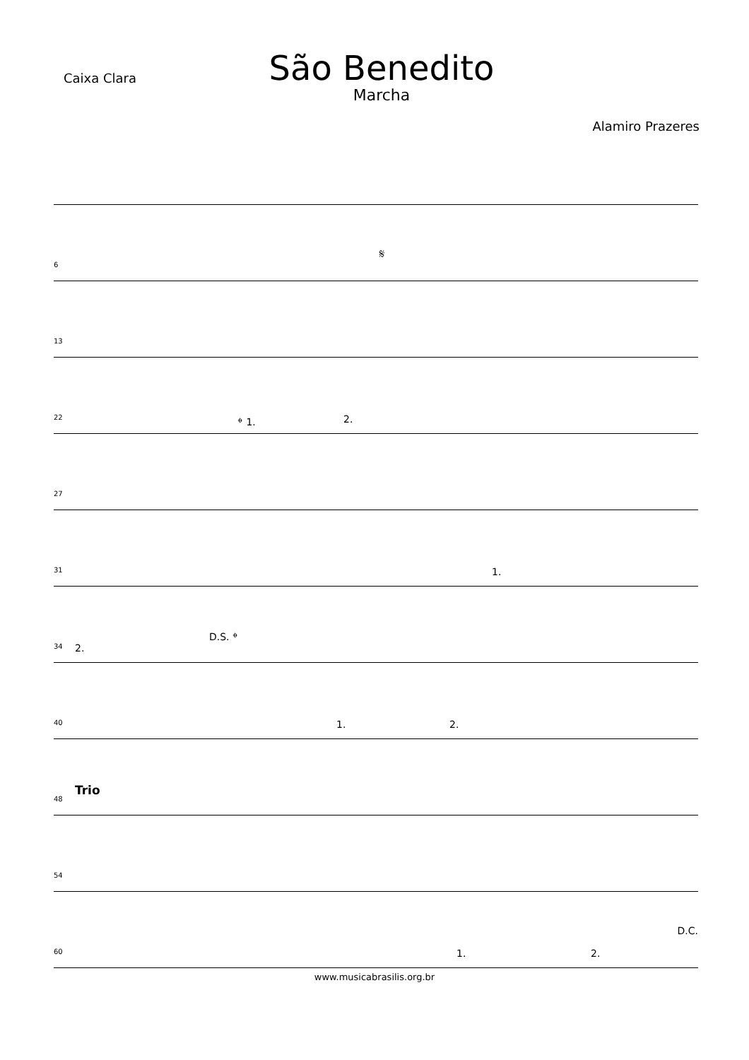Caixa Clara
São Benedito
Marcha
Alamiro Prazeres
6
𝄋
13
22 𝄌 1. 2.
27
31 1.
34 2.
D.S. 𝄌
40 1. 2.
48
Trio
54
60
D.C.
1. 2.
www.musicabrasilis.org.br